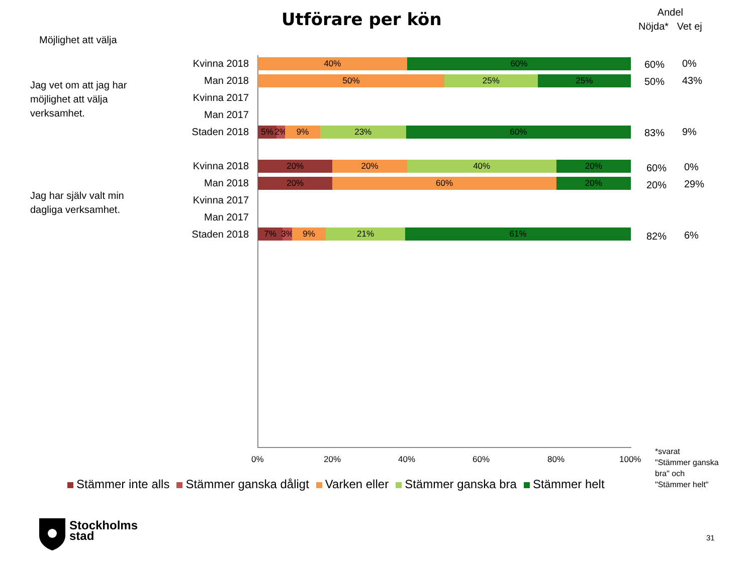Utförare per kön
Andel
Nöjda* Vet ej
Möjlighet att välja
Jag vet om att jag har
möjlighet att välja
verksamhet.
Jag har själv valt min
dagliga verksamhet.
Kvinna 2018
Man 2018
Kvinna 2017
Man 2017
Staden 2018
Kvinna 2018
Man 2018
Kvinna 2017
Man 2017
Staden 2018
40% 60%
50% 25% 25%
5% 2% 9% 23% 60%
20% 20% 40% 20%
20% 60% 20%
7% 3% 9% 21% 61%
60% 0%
50% 43%
83% 9%
60% 0%
20% 29%
82% 6%
0% 20% 40% 60% 80% 100%
*svarat
"Stämmer ganska
bra" och
"Stämmer helt"
Stämmer inte alls Stämmer ganska dåligt Varken eller Stämmer ganska bra Stämmer helt
Stockholms
stad
31